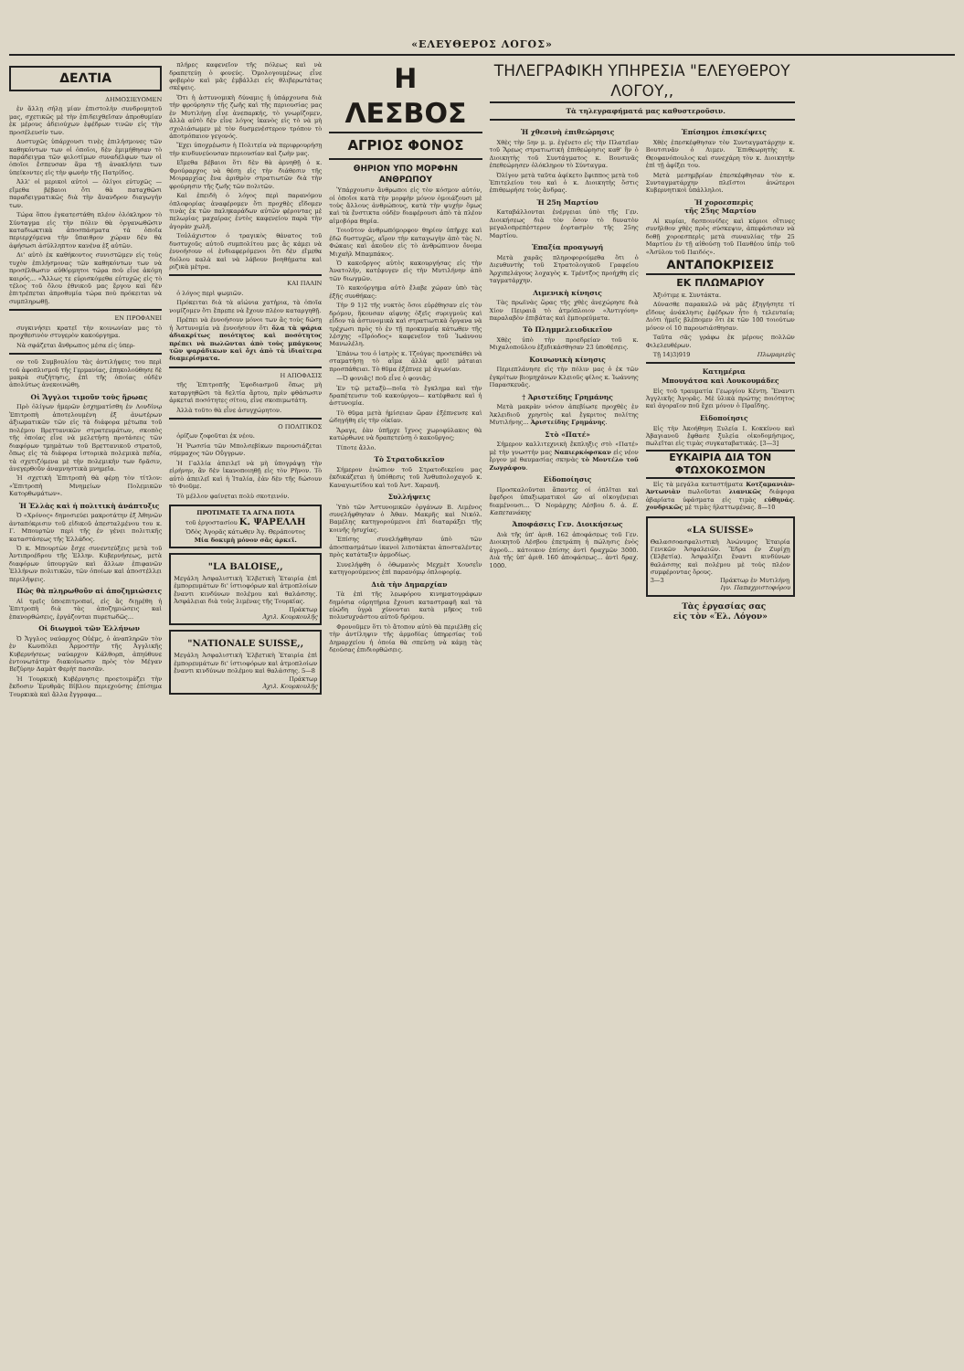«ΕΛΕΥΘΕΡΟΣ ΛΟΓΟΣ»
ΔΕΛΤΙΑ
ΔΗΜΟΣΙΕΥΟΜΕΝ
ἐν ἄλλῃ σήλῃ μίαν ἐπιστολὴν συνδρομητοῦ μας, σχετικῶς μὲ τὴν ἐπιδειχθεῖσαν ἀπροθυμίαν ἐκ μέρους ἀδειούχων ἐφέδρων τινῶν εἰς τὴν προσέλευσίν των.
Δυστυχῶς ὑπάρχουσι τινὲς ἐπιλήσμονες τῶν καθηκόντων των οἱ ὁποῖοι, δὲν ἐμιμήθησαν τὸ παράδειγμα τῶν φιλοτίμων συναδέλφων των οἱ ὁποῖοι ἔσπευσαν ἅμα τῇ ἀνακλήσει των ὑπείκοντες εἰς τὴν φωνὴν τῆς Πατρίδος.
Ἀλλ' οἱ μερικοὶ αὐτοὶ — ὀλίγοι εὐτυχῶς — εἴμεθα βέβαιοι ὅτι θὰ παταχθῶσι παραδειγματικῶς διὰ τὴν ἄνανδρον διαγωγήν των.
Τώρα ὅπου ἐγκατεστάθη πλέον ὁλόκληρον τὸ Σύνταγμα εἰς τὴν πόλιν θὰ ὀργανωθῶσιν καταδιωκτικὰ ἀποσπάσματα τὰ ὁποῖα περιερχόμενα τὴν ὕπαιθρον χώραν δὲν θὰ ἀφήσωσι ἀσύλληπτον κανένα ἐξ αὐτῶν.
Δι' αὐτὸ ἐκ καθήκοντος συνιστῶμεν εἰς τοὺς τυχὸν ἐπιλήσμονας τῶν καθηκόντων των νὰ προσέλθωσιν αὐθόρμητοι τώρα ποὺ εἶνε ἀκόμη καιρός... «Ἄλλως τε εὑρισκόμεθα εὐτυχῶς εἰς τὸ τέλος τοῦ ὅλου ἐθνικοῦ μας ἔργου καὶ δὲν ἐπιτρέπεται ἀπροθυμία τώρα ποὺ πρόκειται νὰ συμπληρωθῇ.
ΕΝ ΠΡΟΦΑΝΕΙ
συγκινήσει κρατεῖ τὴν κοινωνίαν μας τὸ προχθεσινὸν στυγερὸν κακούργημα.
Νὰ σφάζεται ἄνθρωπος μέσα εἰς ὑπερ-
ον τοῦ Συμβουλίου τὰς ἀντιλήψεις του περὶ τοῦ ἀφοπλισμοῦ τῆς Γερμανίας, ἐπηκολούθησε δὲ μακρὰ συζήτησις, ἐπὶ τῆς ὁποίας οὐδὲν ἀπολύτως ἀνεκοινώθη.
Οἱ Ἄγγλοι τιμοῦν τοὺς ἥρωας
Πρὸ ὀλίγων ἡμερῶν ἐσχηματίσθη ἐν Λονδίνῳ Ἐπιτροπὴ ἀποτελουμένη ἐξ ἀνωτέρων ἀξιωματικῶν τῶν εἰς τὰ διάφορα μέτωπα τοῦ πολέμου Βρεττανικῶν στρατευμάτων, σκοπὸς τῆς ὁποίας εἶνε νὰ μελετήσῃ προτάσεις τῶν διαφόρων τμημάτων τοῦ Βρεττανικοῦ στρατοῦ, ὅπως εἰς τὰ διάφορα ἱστορικὰ πολεμικὰ πεδία, τὰ σχετιζόμενα μὲ τὴν πολεμικὴν των δρᾶσιν, ἀνεγερθοῦν ἀναμνηστικὰ μνημεῖα.
Ἡ σχετικὴ Ἐπιτροπὴ θὰ φέρῃ τὸν τίτλον: «Ἐπιτροπὴ Μνημείων Πολεμικῶν Κατορθωμάτων».
Ἡ Ἑλλὰς καὶ ἡ πολιτικὴ ἀνάπτυξις
Ὁ «Χρόνος» δημοσιεύει μακροτάτην ἐξ Ἀθηνῶν ἀνταπόκρισιν τοῦ εἰδικοῦ ἀπεσταλμένου του κ. Γ. Μπουρτὼν περὶ τῆς ἐν γένει πολιτικῆς καταστάσεως τῆς Ἑλλάδος.
Ὁ κ. Μπουρτὼν ἔσχε συνεντεύξεις μετὰ τοῦ Ἀντιπροέδρου τῆς Ἑλλην. Κυβερνήσεως, μετὰ διαφόρων ὑπουργῶν καὶ ἄλλων ἐπιφανῶν Ἑλλήνων πολιτικῶν, τῶν ὁποίων καὶ ἀποστέλλει περιλήψεις.
Πῶς θὰ πληρωθοῦν αἱ ἀποζημιώσεις
Αἱ τρεῖς ὑποεπιτροπαί, εἰς ἃς διῃρέθη ἡ Ἐπιτροπὴ διὰ τὰς ἀποζημιώσεις καὶ ἐπανορθώσεις, ἐργάζονται πυρετωδῶς...
Οἱ διωγμοὶ τῶν Ἑλλήνων
Ὁ Ἄγγλος ναύαρχος Οὐέμς, ὁ ἀναπληρῶν τὸν ἐν Κωνπόλει Ἁρμοστὴν τῆς Ἀγγλικῆς Κυβερνήσεως ναύαρχον Κάλθορπ, ἀπηύθυνε ἐντονωτάτην διακοίνωσιν πρὸς τὸν Μέγαν Βεζύρην Δαμὰτ Φερὴτ πασσᾶν.
Ἡ Τουρκικὴ Κυβέρνησις προετοιμάζει τὴν ἔκδοσιν Ἐρυθρᾶς Βίβλου περιεχούσης ἐπίσημα Τουρκικὰ καὶ ἄλλα ἔγγραφα...
πλήρες καφενεῖον τῆς πόλεως καὶ νὰ δραπετεύῃ ὁ φονεύς. Ὁμολογουμένως εἶνε φοβερὸν καὶ μᾶς ἐμβάλλει εἰς θλιβερωτάτας σκέψεις.
Ὅτι ἡ ἀστυνομικὴ δύναμις ἡ ὑπάρχουσα διὰ τὴν φρούρησιν τῆς ζωῆς καὶ τῆς περιουσίας μας ἐν Μυτιλήνῃ εἶνε ἀνεπαρκής, τὸ γνωρίζομεν, ἀλλὰ αὐτὸ δὲν εἶνε λόγος ἱκανὸς εἰς τὸ νὰ μὴ σχολιάσωμεν μὲ τὸν δυσμενέστερον τρόπον τὸ ἀποτρόπαιον γεγονός.
Ἔχει ὑποχρέωσιν ἡ Πολιτεία νὰ περιφρουρήσῃ τὴν κινδυνεύουσαν περιουσίαν καὶ ζωὴν μας.
Εἴμεθα βέβαιοι ὅτι δὲν θὰ ἀρνηθῇ ὁ κ. Φρούραρχος νὰ θέσῃ εἰς τὴν διάθεσιν τῆς Μοιραρχίας ἕνα ἀριθμὸν στρατιωτῶν διὰ τὴν φρούρησιν τῆς ζωῆς τῶν πολιτῶν.
Καὶ ἐπειδὴ ὁ λόγος περὶ παρανόμου ὁπλοφορίας ἀναφέρομεν ὅτι προχθὲς εἴδομεν τινὰς ἐκ τῶν παληκαράδων αὐτῶν φέροντας μὲ πελωρίας μαχαίρας ἐντὸς καφενείου παρὰ τὴν ἀγορὰν χωλῆ.
Τοὐλάχιστον ὁ τραγικὸς θάνατος τοῦ δυστυχοῦς αὐτοῦ συμπολίτου μας ἂς κάμει νὰ ἐννοήσουν οἱ ἐνδιαφερόμενοι ὅτι δὲν εἴμεθα διόλου καλὰ καὶ νὰ λάβουν βοηθήματα καὶ ριζικὰ μέτρα.
ΚΑΙ ΠΑΛΙΝ
ὁ λόγος περὶ ψωμιῶν.
Πρόκειται διὰ τὰ αἰώνια χατήρια, τὰ ὁποῖα νομίζομεν ὅτι ἔπρεπε νὰ ἔχουν πλέον καταργηθῇ.
Πρέπει νὰ ἐννοήσουν μόνοι των ἃς τοὺς δώσῃ ἡ Ἀστυνομία νὰ ἐννοήσουν ὅτι ὅλα τὰ ψάρια ἀδιακρίτως ποιότητος καὶ ποσότητος πρέπει νὰ πωλῶνται ἀπὸ τοὺς μπάγκους τῶν ψαράδικων καὶ ὄχι ἀπὸ τὰ ἰδιαίτερα διαμερίσματα.
Η ΑΠΟΦΑΣΙΣ
τῆς Ἐπιτροπῆς Ἐφοδιασμοῦ ὅπως μὴ καταργηθῶσι τὰ δελτία ἄρτου, πρὶν φθάσωσιν ἀρκεταὶ ποσότητες σίτου, εἶνε σκοπιμωτάτη.
Ἀλλὰ τοῦτο θὰ εἶνε ἀσυγχώρητον.
Ο ΠΟΛΙΤΙΚΟΣ
ὁρίζων ζοφοῦται ἐκ νέου.
Ἡ Ῥωσσία τῶν Μπολσεβίκων παρουσιάζεται σύμμαχος τῶν Οὔγγρων.
Ἡ Γαλλία ἀπειλεῖ νὰ μὴ ὑπογράψῃ τὴν εἰρήνην, ἂν δὲν ἱκανοποιηθῇ εἰς τὸν Ρῆνον. Τὸ αὐτὸ ἀπειλεῖ καὶ ἡ Ἰταλία, ἐὰν δὲν τῆς δώσουν τὸ Φιοῦμε.
Τὸ μέλλον φαίνεται πολὺ σκοτεινόν.
ΠΡΟΤΙΜΑΤΕ ΤΑ ΑΓΝΑ ΠΟΤΑ
τοῦ ἐργοστασίου Κ. ΨΑΡΕΛΛΗ
Ὁδὸς Ἀγορᾶς κάτωθεν Ἁγ. Θεράποντος
Μία δοκιμὴ μόνον σᾶς ἀρκεῖ.
"LA BALOISE,,
Μεγάλη Ἀσφαλιστικὴ Ἑλβετικὴ Ἑταιρία ἐπὶ ἐμπορευμάτων δι' ἱστιοφόρων καὶ ἀτμοπλοίων ἔναντι κινδύνων πολέμου καὶ θαλάσσης. Ἀσφάλειαι διὰ τοὺς λιμένας τῆς Τουρκίας.
Πράκτωρ
Ἀχιλ. Κουρκουλῆς
"NATIONALE SUISSE,,
Μεγάλη Ἀσφαλιστικὴ Ἑλβετικὴ Ἑταιρία ἐπὶ ἐμπορευμάτων δι' ἱστιοφόρων καὶ ἀτμοπλοίων ἔναντι κινδύνων πολέμου καὶ θαλάσσης. 5—8
Πράκτωρ
Ἀχιλ. Κουρκουλῆς
Η ΛΕΣΒΟΣ
ΑΓΡΙΟΣ ΦΟΝΟΣ
ΘΗΡΙΟΝ ΥΠΟ ΜΟΡΦΗΝ ΑΝΘΡΩΠΟΥ
Ὑπάρχουσιν ἄνθρωποι εἰς τὸν κόσμον αὐτόν, οἱ ὁποῖοι κατὰ τὴν μορφὴν μόνον ὁμοιάζουσι μὲ τοὺς ἄλλους ἀνθρώπους, κατὰ τὴν ψυχὴν ὅμως καὶ τὰ ἔνστικτα οὐδὲν διαφέρουσι ἀπὸ τὰ πλέον αἱμοβόρα θηρία.
Τοιοῦτον ἀνθρωπόμορφον θηρίον ὑπῆρχε καὶ ἐδῶ δυστυχῶς, αἴρον τὴν καταγωγὴν ἀπὸ τὰς Ν. Φώκαις καὶ ἀκοῦον εἰς τὸ ἀνθρώπινον ὄνομα Μιχαὴλ Μπαμπάκος.
Ὁ κακοῦργος αὐτὸς κακουργήσας εἰς τὴν Ἀνατολήν, κατέφυγεν εἰς τὴν Μυτιλήνην ἀπὸ τῶν διωγμῶν.
Τὸ κακούργημα αὐτὸ ἔλαβε χώραν ὑπὸ τὰς ἑξῆς συνθήκας:
Τὴν 9 1)2 τῆς νυκτὸς ὅσοι εὑρέθησαν εἰς τὸν δρόμον, ἤκουσαν αἰφνης ὀξεῖς συριγμοὺς καὶ εἶδον τὰ ἀστυνομικὰ καὶ στρατιωτικὰ ὄργανα νὰ τρέχωσι πρὸς τὸ ἐν τῇ προκυμαίᾳ κάτωθεν τῆς λέσχης «Πρόοδος» καφενεῖον τοῦ Ἰωάννου Μανωλέλη.
Ἐπάνω του ὁ ἰατρὸς κ. Τζούγας προσεπάθει νὰ σταματήσῃ τὸ αἷμα ἀλλὰ φεῦ! μάταιαι προσπάθειαι. Τὸ θῦμα ἐξέπνεε μὲ ἀγωνίαν.
—Ὁ φονιᾶς! ποῦ εἶνε ὁ φονιᾶς;
Ἐν τῷ μεταξὺ—ποῖα τὸ ἔγκλημα καὶ τὴν δραπέτευσιν τοῦ κακούργου— κατέφθασε καὶ ἡ ἀστυνομία.
Τὸ θῦμα μετὰ ἡμίσειαν ὥραν ἐξέπνευσε καὶ ὡδηγήθη εἰς τὴν οἰκίαν.
Ἄραγε, ἐὰν ὑπῆρχε ἴχνος χωροφύλακος θὰ κατώρθωνε νὰ δραπετεύσῃ ὁ κακοῦργος;
Τίποτε ἄλλο.
Τὸ Στρατοδικεῖον
Σήμερον ἐνώπιον τοῦ Στρατοδικείου μας ἐκδικάζεται ἡ ὑπόθεσις τοῦ Ἀνθυπολοχαγοῦ κ. Καναγιωτίδου καὶ τοῦ Ἀντ. Χαρανῆ.
Συλλήψεις
Ὑπὸ τῶν Ἀστυνομικῶν ὀργάνων Β. Λιμένος συνελήφθησαν ὁ Ἀθαν. Μακρῆς καὶ Νικόλ. Βαμέλης κατηγορούμενοι ἐπὶ διαταράξει τῆς κοινῆς ἡσυχίας.
Ἐπίσης συνελήφθησαν ὑπὸ τῶν ἀποσπασμάτων ἱκανοὶ λιποτάκται ἀποσταλέντες πρὸς κατάταξιν ἁρμοδίως.
Συνελήφθη ὁ ὀθωμανὸς Μεχμὲτ Χουσεῒν κατηγορούμενος ἐπὶ παρανόμῳ ὁπλοφορίᾳ.
Διὰ τὴν Δημαρχίαν
Τὰ ἐπὶ τῆς λεωφόρου κινηματογράφων δημόσια οὐρητήρια ἔχουσι καταστραφῆ καὶ τὰ εὐώδη ὑγρὰ χύνονται κατὰ μῆκος τοῦ πολυσυχνάστου αὐτοῦ δρόμου.
Φρονοῦμεν ὅτι τὸ ἄτοπον αὐτὸ θὰ περιέλθῃ εἰς τὴν ἀντίληψιν τῆς ἁρμοδίας ὑπηρεσίας τοῦ Δημαρχείου ἡ ὁποία θὰ σπεύσῃ νὰ κάμῃ τὰς δεούσας ἐπιδιορθώσεις.
ΤΗΛΕΓΡΑΦΙΚΗ ΥΠΗΡΕΣΙΑ "ΕΛΕΥΘΕΡΟΥ ΛΟΓΟΥ,,
Τὰ τηλεγραφήματά μας καθυστεροῦσιν.
Ἡ χθεσινὴ ἐπιθεώρησις
Χθὲς τὴν 5ην μ. μ. ἐγένετο εἰς τὴν Πλατεῖαν τοῦ Ἄρεως στρατιωτικὴ ἐπιθεώρησις καθ' ἣν ὁ Διοικητὴς τοῦ Συντάγματος κ. Βουσινᾶς ἐπεθεώρησεν ὁλόκληρον τὸ Σύνταγμα.
Ὀλίγον μετὰ ταῦτα ἀφίκετο ἔφιππος μετὰ τοῦ Ἐπιτελείου του καὶ ὁ κ. Διοικητὴς ὅστις ἐπιθεωρήσε τοὺς ἄνδρας.
Ἡ 25η Μαρτίου
Καταβάλλονται ἐνέργειαι ὑπὸ τῆς Γεν. Διοικήσεως διὰ τὸν ὅσον τὸ δυνατὸν μεγαλοπρεπέστερον ἑορτασμὸν τῆς 25ης Μαρτίου.
Ἐπαξία προαγωγή
Μετὰ χαρᾶς πληροφορούμεθα ὅτι ὁ Διευθυντὴς τοῦ Στρατολογικοῦ Γραφείου Ἀρχιπελάγους λοχαγὸς κ. Τρέντζος προήχθη εἰς ταγματάρχην.
Λιμενικὴ κίνησις
Τὰς πρωϊνὰς ὥρας τῆς χθὲς ἀνεχώρησε διὰ Χίον Πειραιᾶ τὸ ἀτμόπλοιον «Ἀντιγόνη» παραλαβὸν ἐπιβάτας καὶ ἐμπορεύματα.
Τὸ Πλημμελειοδικεῖον
Χθὲς ὑπὸ τὴν προεδρείαν τοῦ κ. Μιχαλοπούλου ἐξεδικάσθησαν 23 ὑποθέσεις.
Κοινωνικὴ κίνησις
Περιεπλάνησε εἰς τὴν πόλιν μας ὁ ἐκ τῶν ἐγκρίτων βιομηχάνων Κλειοῦς φίλος κ. Ἰωάννης Παρασκευᾶς.
† Ἀριστείδης Γρημάνης
Μετὰ μακρὰν νόσον ἀπεβίωσε προχθὲς ἐν Ἀκλειδιοῦ χρηστὸς καὶ ἔγκριτος πολίτης Μυτιλήνης... Ἀριστείδης Γρημάνης.
Στὸ «Πατέ»
Σήμερον καλλιτεχνικὴ ἔκπληξις στὸ «Πατέ» μὲ τὴν γνωστήν μας Ναπιερκόφσκαν εἰς νέον ἔργον μὲ θαυμασίας σκηνὰς τὸ Μοντέλο τοῦ Ζωγράφου.
Εἰδοποίησις
Προσκαλοῦνται ἅπαντες οἱ ὁπλῖται καὶ ἔφεδροι ὑπαξιωματικοὶ ὧν αἱ οἰκογένειαι διαμένουσι... Ὁ Νομάρχης Λέσβου δ. ἁ. Ε. Καπετανάκης
Ἀποφάσεις Γεν. Διοικήσεως
Διὰ τῆς ὑπ' ἀριθ. 162 ἀποφάσεως τοῦ Γεν. Διοικητοῦ Λέσβου ἐπετράπη ἡ πώλησις ἑνὸς ἀγροῦ... κάτοικον ἐπίσης ἀντὶ δραχμῶν 3000. Διὰ τῆς ὑπ' ἀριθ. 160 ἀποφάσεως... ἀντὶ δραχ. 1000.
Ἐπίσημοι ἐπισκέψεις
Χθὲς ἐπεσκέφθησαν τὸν Συνταγματάρχην κ. Βουτσινᾶν ὁ Λιμεν. Ἐπιθεωρητὴς κ. Θεοφανόπουλος καὶ συνεχάρη τὸν κ. Διοικητὴν ἐπὶ τῇ ἀφίξει του.
Μετὰ μεσημβρίαν ἐπεσκέφθησαν τὸν κ. Συνταγματάρχην πλεῖστοι ἀνώτεροι Κυβερνητικοὶ ὑπάλληλοι.
Ἡ χοροεσπερὶς
τῆς 25ης Μαρτίου
Αἱ κυρίαι, δεσποινίδες καὶ κύριοι οἵτινες συνῆλθον χθὲς πρὸς σύσκεψιν, ἀπεφάσισαν νὰ δοθῇ χοροεσπερὶς μετὰ συναυλίας τὴν 25 Μαρτίου ἐν τῇ αἰθούσῃ τοῦ Πανθέου ὑπὲρ τοῦ «Ἀσύλου τοῦ Παιδός».
ΑΝΤΑΠΟΚΡΙΣΕΙΣ
ΕΚ ΠΛΩΜΑΡΙΟΥ
Ἀξιότιμε κ. Συντάκτα.
Δύνασθε παρακαλῶ νὰ μᾶς ἐξηγήσητε τί εἴδους ἀνάκλησις ἐφέδρων ἦτο ἡ τελευταία; Διότι ἡμεῖς βλέπομεν ὅτι ἐκ τῶν 100 τοιούτων μόνον οἱ 10 παρουσιάσθησαν.
Ταῦτα σᾶς γράφω ἐκ μέρους πολλῶν Φιλελευθέρων.
Τῇ 14)3)919 Πλωμαριεὺς
Κατημέρια
Μπουγάτσα καὶ Λουκουμάδες
Εἰς τοῦ τραυματία Γεωργίου Κέντη. Ἔναντι Ἀγγλικῆς Ἀγορᾶς. Μὲ ὑλικὰ πρώτης ποιότητος καὶ ἀγοραῖον ποῦ ἔχει μόνον ὁ Πραΐδης.
Εἰδοποίησις
Εἰς τὴν Ἀκοήθηνη Ξυλεία Ι. Κοκκίνου καὶ Ἀβαγιανοῦ ἔφθασε ξυλεία οἰκοδομήσιμος, πωλεῖται εἰς τιμὰς συγκαταβατικάς. [3—3]
ΕΥΚΑΙΡΙΑ ΔΙΑ ΤΟΝ ΦΤΩΧΟΚΟΣΜΟΝ
Εἰς τὰ μεγάλα καταστήματα Κοτζαμανιὰν-Ἀντωνιὰν πωλοῦνται λιανικῶς διάφορα ἀβαρίατα ὑφάσματα εἰς τιμὰς εὐθηνάς. χονδρικῶς μὲ τιμὰς ἠλαττωμένας. 8—10
«LA SUISSE»
Θαλασσοασφαλιστικὴ Ἀνώνυμος Ἑταιρία Γενικῶν Ἀσφαλειῶν. Ἕδρα ἐν Ζυρίχῃ (Ἑλβετία). Ἀσφαλίζει ἔναντι κινδύνων θαλάσσης καὶ πολέμου μὲ τοὺς πλέον συμφέροντας ὅρους.
3—3 Πράκτωρ ἐν Μυτιλήνῃ
Ιγν. Παπαχριστοφόρου
Τὰς ἐργασίας σας
εἰς τὸν «Ἐλ. Λόγον»